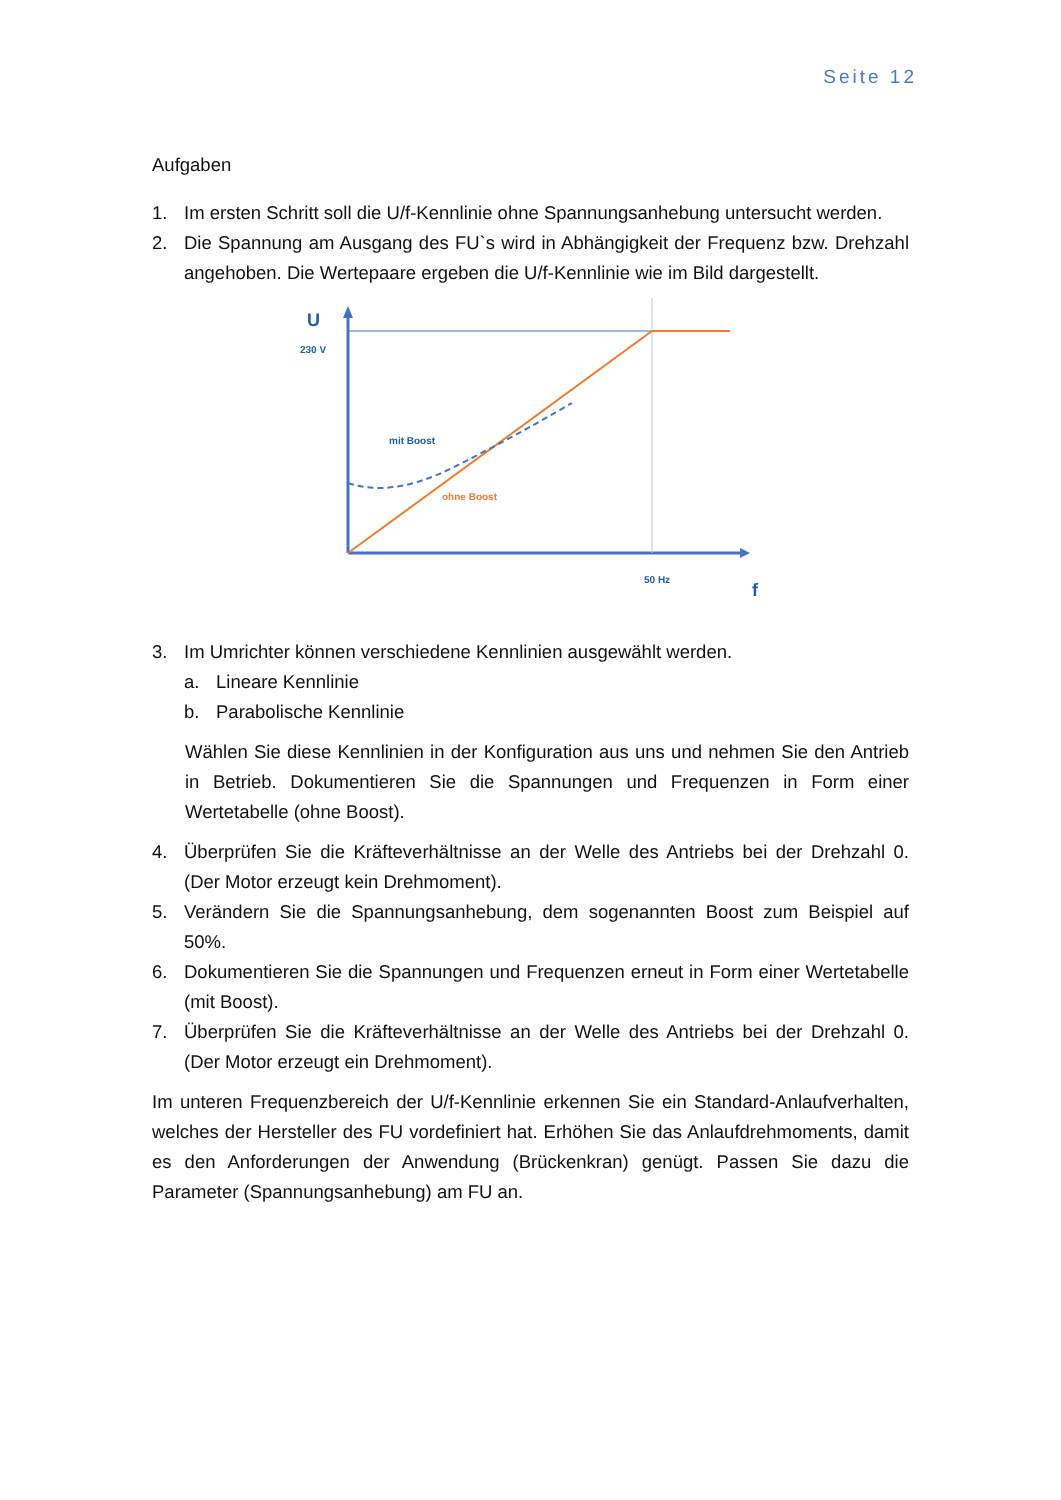Seite 12
Aufgaben
1. Im ersten Schritt soll die U/f-Kennlinie ohne Spannungsanhebung untersucht werden.
2. Die Spannung am Ausgang des FU`s wird in Abhängigkeit der Frequenz bzw. Drehzahl angehoben. Die Wertepaare ergeben die U/f-Kennlinie wie im Bild dargestellt.
U
230 V
mit Boost
ohne Boost
50 Hz
f
3. Im Umrichter können verschiedene Kennlinien ausgewählt werden.
a. Lineare Kennlinie
b. Parabolische Kennlinie
Wählen Sie diese Kennlinien in der Konfiguration aus uns und nehmen Sie den Antrieb in Betrieb. Dokumentieren Sie die Spannungen und Frequenzen in Form einer Wertetabelle (ohne Boost).
4. Überprüfen Sie die Kräfteverhältnisse an der Welle des Antriebs bei der Drehzahl 0. (Der Motor erzeugt kein Drehmoment).
5. Verändern Sie die Spannungsanhebung, dem sogenannten Boost zum Beispiel auf 50%.
6. Dokumentieren Sie die Spannungen und Frequenzen erneut in Form einer Wertetabelle (mit Boost).
7. Überprüfen Sie die Kräfteverhältnisse an der Welle des Antriebs bei der Drehzahl 0. (Der Motor erzeugt ein Drehmoment).
Im unteren Frequenzbereich der U/f-Kennlinie erkennen Sie ein Standard-Anlaufverhalten, welches der Hersteller des FU vordefiniert hat. Erhöhen Sie das Anlaufdrehmoments, damit es den Anforderungen der Anwendung (Brückenkran) genügt. Passen Sie dazu die Parameter (Spannungsanhebung) am FU an.